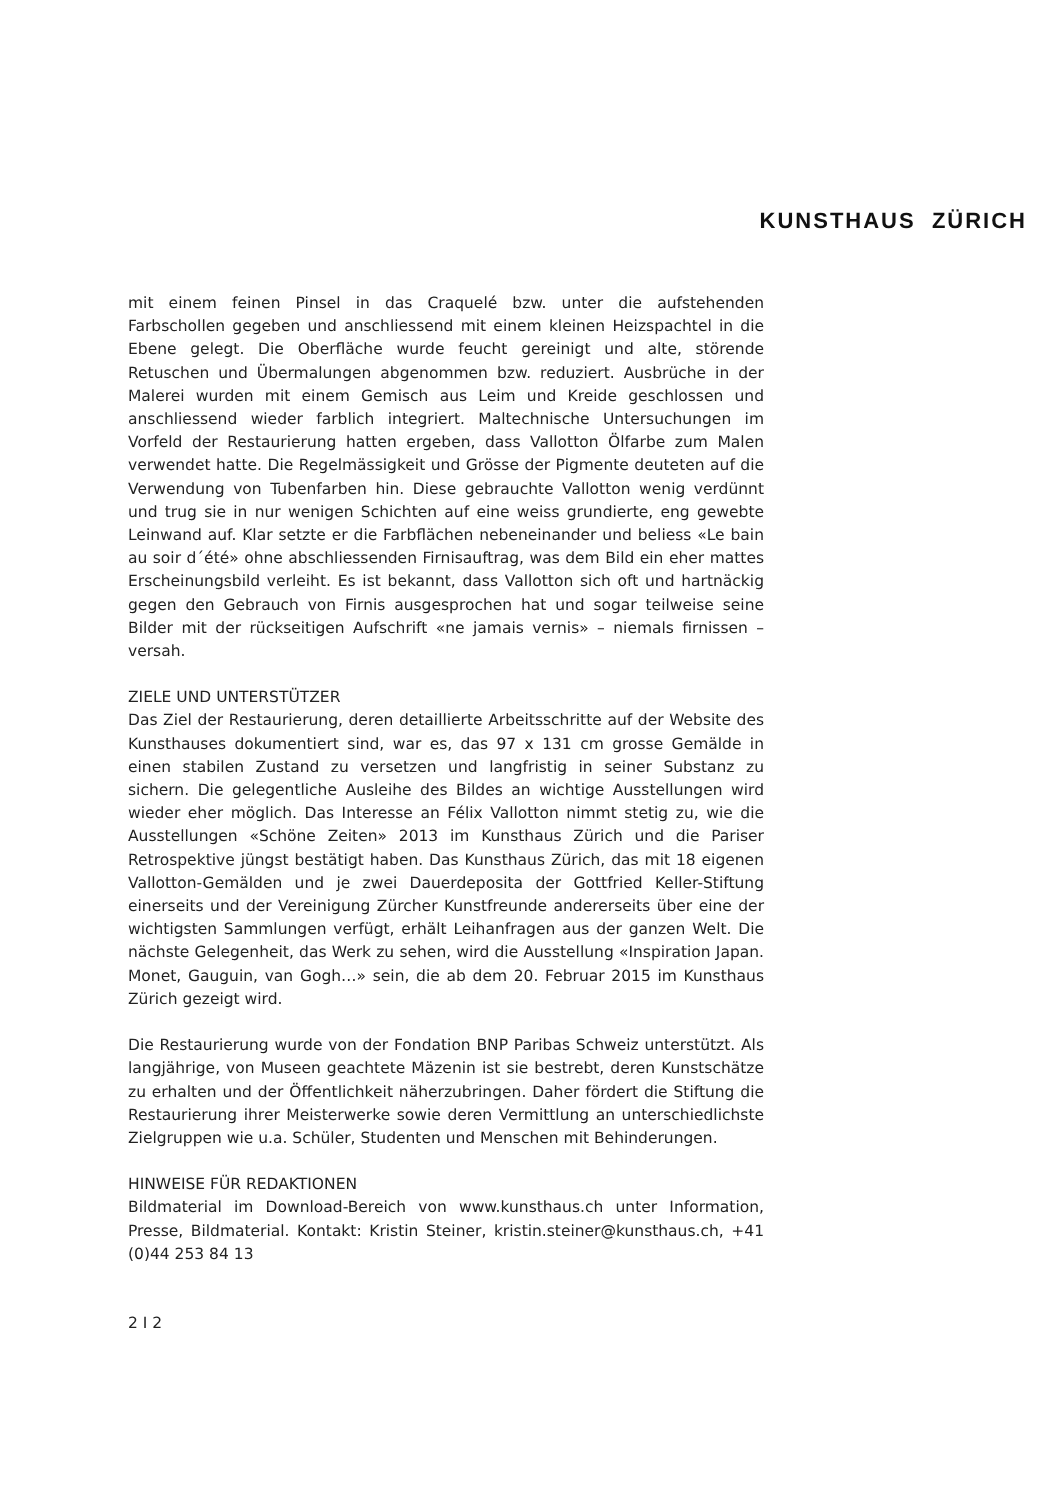KUNSTHAUS ZÜRICH
mit einem feinen Pinsel in das Craquelé bzw. unter die aufstehenden Farbschollen gegeben und anschliessend mit einem kleinen Heizspachtel in die Ebene gelegt. Die Oberfläche wurde feucht gereinigt und alte, störende Retuschen und Übermalungen abgenommen bzw. reduziert. Ausbrüche in der Malerei wurden mit einem Gemisch aus Leim und Kreide geschlossen und anschliessend wieder farblich integriert. Maltechnische Untersuchungen im Vorfeld der Restaurierung hatten ergeben, dass Vallotton Ölfarbe zum Malen verwendet hatte. Die Regelmässigkeit und Grösse der Pigmente deuteten auf die Verwendung von Tubenfarben hin. Diese gebrauchte Vallotton wenig verdünnt und trug sie in nur wenigen Schichten auf eine weiss grundierte, eng gewebte Leinwand auf. Klar setzte er die Farbflächen nebeneinander und beliess «Le bain au soir d´été» ohne abschliessenden Firnisauftrag, was dem Bild ein eher mattes Erscheinungsbild verleiht. Es ist bekannt, dass Vallotton sich oft und hartnäckig gegen den Gebrauch von Firnis ausgesprochen hat und sogar teilweise seine Bilder mit der rückseitigen Aufschrift «ne jamais vernis» – niemals firnissen – versah.
ZIELE UND UNTERSTÜTZER
Das Ziel der Restaurierung, deren detaillierte Arbeitsschritte auf der Website des Kunsthauses dokumentiert sind, war es, das 97 x 131 cm grosse Gemälde in einen stabilen Zustand zu versetzen und langfristig in seiner Substanz zu sichern. Die gelegentliche Ausleihe des Bildes an wichtige Ausstellungen wird wieder eher möglich. Das Interesse an Félix Vallotton nimmt stetig zu, wie die Ausstellungen «Schöne Zeiten» 2013 im Kunsthaus Zürich und die Pariser Retrospektive jüngst bestätigt haben. Das Kunsthaus Zürich, das mit 18 eigenen Vallotton-Gemälden und je zwei Dauerdeposita der Gottfried Keller-Stiftung einerseits und der Vereinigung Zürcher Kunstfreunde andererseits über eine der wichtigsten Sammlungen verfügt, erhält Leihanfragen aus der ganzen Welt. Die nächste Gelegenheit, das Werk zu sehen, wird die Ausstellung «Inspiration Japan. Monet, Gauguin, van Gogh…» sein, die ab dem 20. Februar 2015 im Kunsthaus Zürich gezeigt wird.
Die Restaurierung wurde von der Fondation BNP Paribas Schweiz unterstützt. Als langjährige, von Museen geachtete Mäzenin ist sie bestrebt, deren Kunstschätze zu erhalten und der Öffentlichkeit näherzubringen. Daher fördert die Stiftung die Restaurierung ihrer Meisterwerke sowie deren Vermittlung an unterschiedlichste Zielgruppen wie u.a. Schüler, Studenten und Menschen mit Behinderungen.
HINWEISE FÜR REDAKTIONEN
Bildmaterial im Download-Bereich von www.kunsthaus.ch unter Information, Presse, Bildmaterial. Kontakt: Kristin Steiner, kristin.steiner@kunsthaus.ch, +41 (0)44 253 84 13
2 I 2